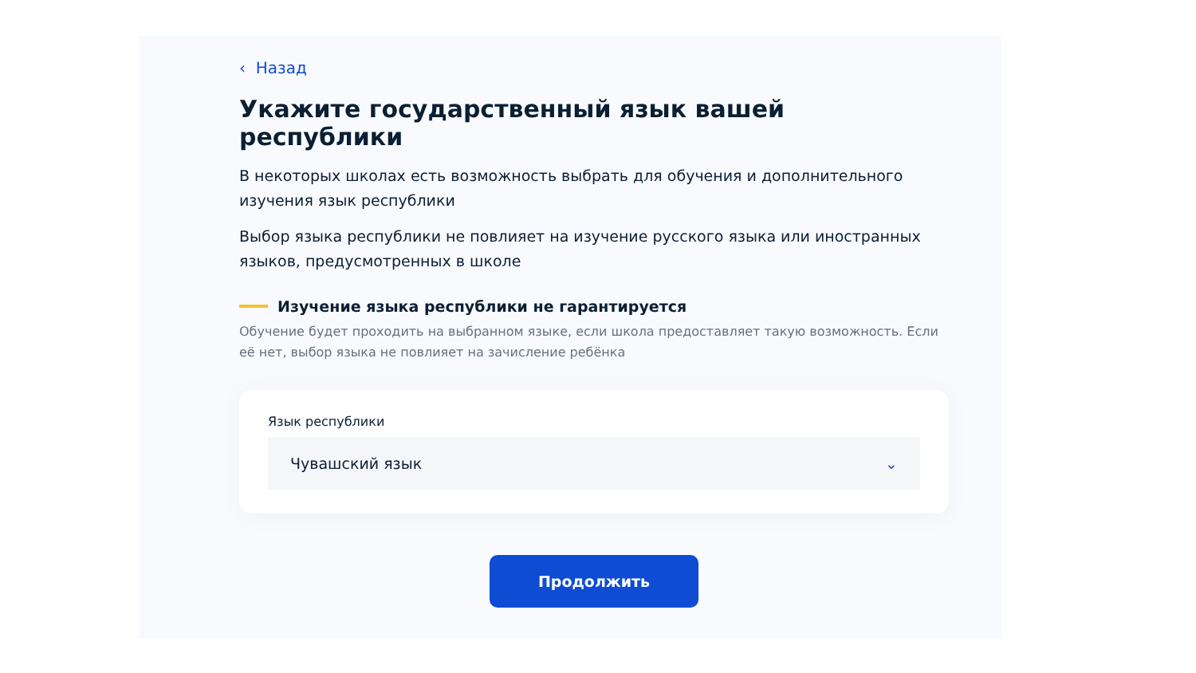‹ Назад
Укажите государственный язык вашей республики
В некоторых школах есть возможность выбрать для обучения и дополнительного изучения язык республики
Выбор языка республики не повлияет на изучение русского языка или иностранных языков, предусмотренных в школе
Изучение языка республики не гарантируется
Обучение будет проходить на выбранном языке, если школа предоставляет такую возможность. Если её нет, выбор языка не повлияет на зачисление ребёнка
Язык республики
Чувашский язык ⌄
Продолжить